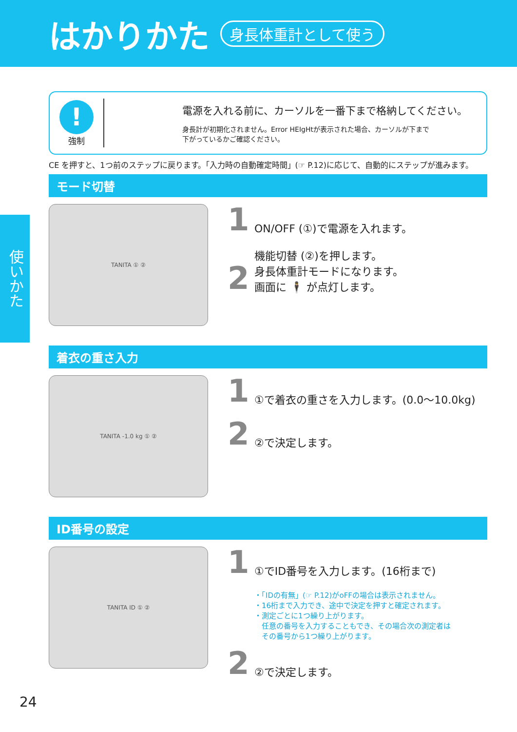はかりかた
身長体重計として使う
使いかた
!
強制
電源を入れる前に、カーソルを一番下まで格納してください。
身長計が初期化されません。Error HEIgHtが表示された場合、カーソルが下まで
下がっているかご確認ください。
CE を押すと、1つ前のステップに戻ります。「入力時の自動確定時間」(☞ P.12)に応じて、自動的にステップが進みます。
モード切替
TANITA ① ②
1 ON/OFF (①)で電源を入れます。
2 機能切替 (②)を押します。
身長体重計モードになります。
画面に 🕴 が点灯します。
着衣の重さ入力
TANITA -1.0 kg ① ②
1 ①で着衣の重さを入力します。(0.0〜10.0kg)
2 ②で決定します。
ID番号の設定
TANITA ID ① ②
1 ①でID番号を入力します。(16桁まで)
・「IDの有無」(☞ P.12)がoFFの場合は表示されません。
・16桁まで入力でき、途中で決定を押すと確定されます。
・測定ごとに1つ繰り上がります。
　任意の番号を入力することもでき、その場合次の測定者は
　その番号から1つ繰り上がります。
2 ②で決定します。
24